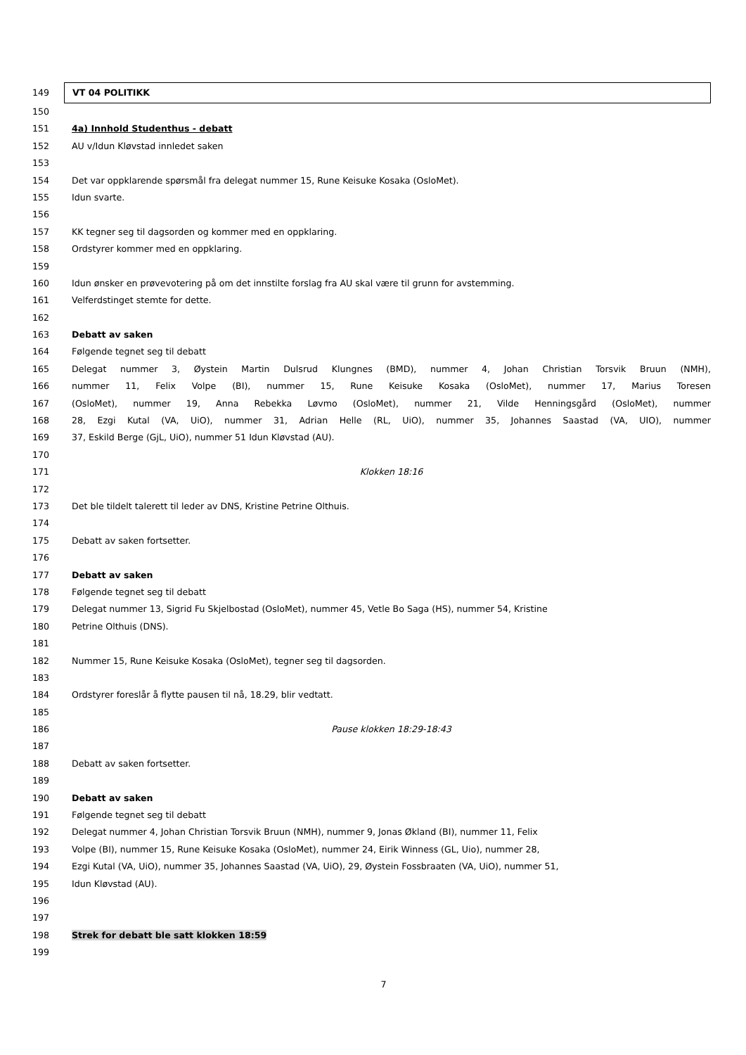149
VT 04 POLITIKK
150
151 4a) Innhold Studenthus - debatt
152 AU v/Idun Kløvstad innledet saken
153
154 Det var oppklarende spørsmål fra delegat nummer 15, Rune Keisuke Kosaka (OsloMet).
155 Idun svarte.
156
157 KK tegner seg til dagsorden og kommer med en oppklaring.
158 Ordstyrer kommer med en oppklaring.
159
160 Idun ønsker en prøvevotering på om det innstilte forslag fra AU skal være til grunn for avstemming.
161 Velferdstinget stemte for dette.
162
163 Debatt av saken
164 Følgende tegnet seg til debatt
165 Delegat nummer 3, Øystein Martin Dulsrud Klungnes (BMD), nummer 4, Johan Christian Torsvik Bruun (NMH),
166 nummer 11, Felix Volpe (BI), nummer 15, Rune Keisuke Kosaka (OsloMet), nummer 17, Marius Toresen
167 (OsloMet), nummer 19, Anna Rebekka Løvmo (OsloMet), nummer 21, Vilde Henningsgård (OsloMet), nummer
168 28, Ezgi Kutal (VA, UiO), nummer 31, Adrian Helle (RL, UiO), nummer 35, Johannes Saastad (VA, UIO), nummer
169 37, Eskild Berge (GjL, UiO), nummer 51 Idun Kløvstad (AU).
170
171 Klokken 18:16
172
173 Det ble tildelt talerett til leder av DNS, Kristine Petrine Olthuis.
174
175 Debatt av saken fortsetter.
176
177 Debatt av saken
178 Følgende tegnet seg til debatt
179 Delegat nummer 13, Sigrid Fu Skjelbostad (OsloMet), nummer 45, Vetle Bo Saga (HS), nummer 54, Kristine
180 Petrine Olthuis (DNS).
181
182 Nummer 15, Rune Keisuke Kosaka (OsloMet), tegner seg til dagsorden.
183
184 Ordstyrer foreslår å flytte pausen til nå, 18.29, blir vedtatt.
185
186 Pause klokken 18:29-18:43
187
188 Debatt av saken fortsetter.
189
190 Debatt av saken
191 Følgende tegnet seg til debatt
192 Delegat nummer 4, Johan Christian Torsvik Bruun (NMH), nummer 9, Jonas Økland (BI), nummer 11, Felix
193 Volpe (BI), nummer 15, Rune Keisuke Kosaka (OsloMet), nummer 24, Eirik Winness (GL, Uio), nummer 28,
194 Ezgi Kutal (VA, UiO), nummer 35, Johannes Saastad (VA, UiO), 29, Øystein Fossbraaten (VA, UiO), nummer 51,
195 Idun Kløvstad (AU).
196
197
198 Strek for debatt ble satt klokken 18:59
199
7